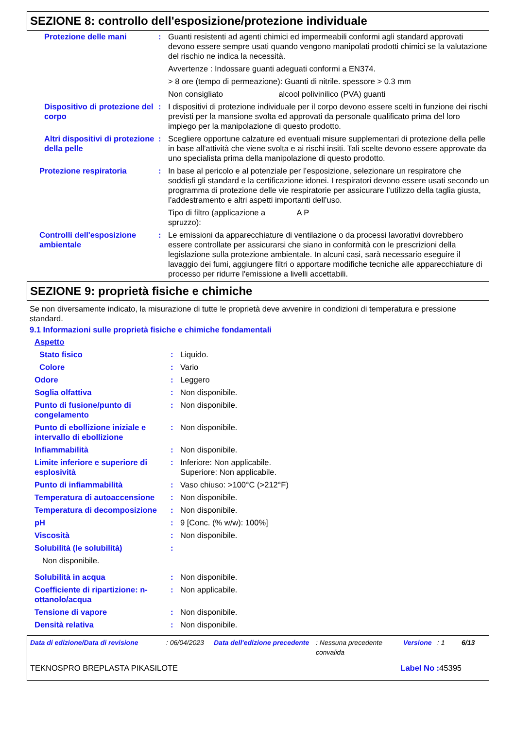SEZIONE 8: controllo dell'esposizione/protezione individuale
| Protezione delle mani | : | Guanti resistenti ad agenti chimici ed impermeabili conformi agli standard approvati devono essere sempre usati quando vengono manipolati prodotti chimici se la valutazione del rischio ne indica la necessità. Avvertenze : Indossare guanti adeguati conformi a EN374. > 8 ore (tempo di permeazione): Guanti di nitrile. spessore > 0.3 mm Non consigliato alcool polivinilico (PVA) guanti |
| Dispositivo di protezione del corpo | : | I dispositivi di protezione individuale per il corpo devono essere scelti in funzione dei rischi previsti per la mansione svolta ed approvati da personale qualificato prima del loro impiego per la manipolazione di questo prodotto. |
| Altri dispositivi di protezione della pelle | : | Scegliere opportune calzature ed eventuali misure supplementari di protezione della pelle in base all'attività che viene svolta e ai rischi insiti. Tali scelte devono essere approvate da uno specialista prima della manipolazione di questo prodotto. |
| Protezione respiratoria | : | In base al pericolo e al potenziale per l’esposizione, selezionare un respiratore che soddisfi gli standard e la certificazione idonei. I respiratori devono essere usati secondo un programma di protezione delle vie respiratorie per assicurare l’utilizzo della taglia giusta, l’addestramento e altri aspetti importanti dell’uso. Tipo di filtro (applicazione a spruzzo): A P |
| Controlli dell'esposizione ambientale | : | Le emissioni da apparecchiature di ventilazione o da processi lavorativi dovrebbero essere controllate per assicurarsi che siano in conformità con le prescrizioni della legislazione sulla protezione ambientale. In alcuni casi, sarà necessario eseguire il lavaggio dei fumi, aggiungere filtri o apportare modifiche tecniche alle apparecchiature di processo per ridurre l'emissione a livelli accettabili. |
SEZIONE 9: proprietà fisiche e chimiche
Se non diversamente indicato, la misurazione di tutte le proprietà deve avvenire in condizioni di temperatura e pressione standard.
9.1 Informazioni sulle proprietà fisiche e chimiche fondamentali
Aspetto
| Stato fisico | : | Liquido. |
| Colore | : | Vario |
| Odore | : | Leggero |
| Soglia olfattiva | : | Non disponibile. |
| Punto di fusione/punto di congelamento | : | Non disponibile. |
| Punto di ebollizione iniziale e intervallo di ebollizione | : | Non disponibile. |
| Infiammabilità | : | Non disponibile. |
| Limite inferiore e superiore di esplosività | : | Inferiore: Non applicabile. Superiore: Non applicabile. |
| Punto di infiammabilità | : | Vaso chiuso: >100°C (>212°F) |
| Temperatura di autoaccensione | : | Non disponibile. |
| Temperatura di decomposizione | : | Non disponibile. |
| pH | : | 9 [Conc. (% w/w): 100%] |
| Viscosità | : | Non disponibile. |
| Solubilità (le solubilità) | : | |
| Non disponibile. | | |
| Solubilità in acqua | : | Non disponibile. |
| Coefficiente di ripartizione: n-ottanolo/acqua | : | Non applicabile. |
| Tensione di vapore | : | Non disponibile. |
| Densità relativa | : | Non disponibile. |
| Data di edizione/Data di revisione | : 06/04/2023 | Data dell'edizione precedente | : Nessuna precedente convalida | Versione | : 1 | 6/13 |
| TEKNOSPRO BREPLASTA PIKASILOTE | Label No : 45395 |